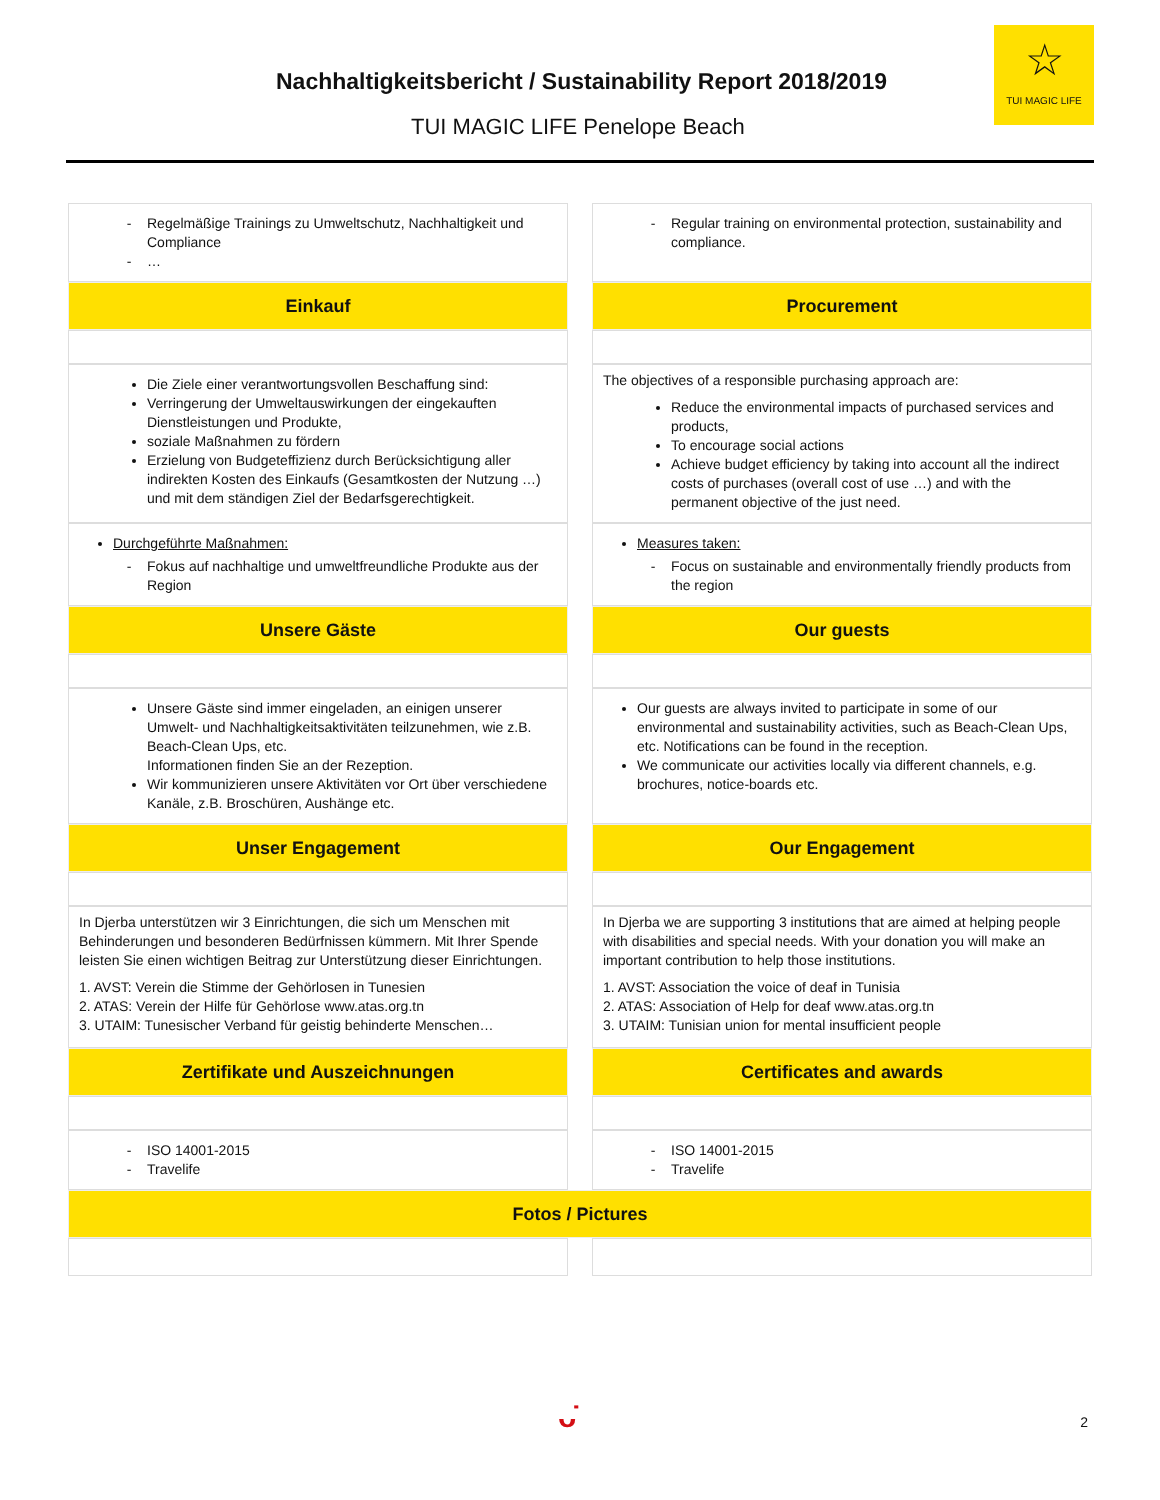Nachhaltigkeitsbericht / Sustainability Report 2018/2019
TUI MAGIC LIFE Penelope Beach
☆
TUI MAGIC LIFE
| Regelmäßige Trainings zu Umweltschutz, Nachhaltigkeit und Compliance … | Regular training on environmental protection, sustainability and compliance. |
| Einkauf | Procurement |
| Die Ziele einer verantwortungsvollen Beschaffung sind: Verringerung der Umweltauswirkungen der eingekauften Dienstleistungen und Produkte, soziale Maßnahmen zu fördern Erzielung von Budgeteffizienz durch Berücksichtigung aller indirekten Kosten des Einkaufs (Gesamtkosten der Nutzung …) und mit dem ständigen Ziel der Bedarfsgerechtigkeit. | The objectives of a responsible purchasing approach are: Reduce the environmental impacts of purchased services and products, To encourage social actions Achieve budget efficiency by taking into account all the indirect costs of purchases (overall cost of use …) and with the permanent objective of the just need. |
| Durchgeführte Maßnahmen: Fokus auf nachhaltige und umweltfreundliche Produkte aus der Region | Measures taken: Focus on sustainable and environmentally friendly products from the region |
| Unsere Gäste | Our guests |
| Unsere Gäste sind immer eingeladen, an einigen unserer Umwelt- und Nachhaltigkeitsaktivitäten teilzunehmen, wie z.B. Beach-Clean Ups, etc. Informationen finden Sie an der Rezeption. Wir kommunizieren unsere Aktivitäten vor Ort über verschiedene Kanäle, z.B. Broschüren, Aushänge etc. | Our guests are always invited to participate in some of our environmental and sustainability activities, such as Beach-Clean Ups, etc. Notifications can be found in the reception. We communicate our activities locally via different channels, e.g. brochures, notice-boards etc. |
| Unser Engagement | Our Engagement |
| In Djerba unterstützen wir 3 Einrichtungen, die sich um Menschen mit Behinderungen und besonderen Bedürfnissen kümmern. Mit Ihrer Spende leisten Sie einen wichtigen Beitrag zur Unterstützung dieser Einrichtungen. 1. AVST: Verein die Stimme der Gehörlosen in Tunesien 2. ATAS: Verein der Hilfe für Gehörlose www.atas.org.tn 3. UTAIM: Tunesischer Verband für geistig behinderte Menschen… | In Djerba we are supporting 3 institutions that are aimed at helping people with disabilities and special needs. With your donation you will make an important contribution to help those institutions. 1. AVST: Association the voice of deaf in Tunisia 2. ATAS: Association of Help for deaf www.atas.org.tn 3. UTAIM: Tunisian union for mental insufficient people |
| Zertifikate und Auszeichnungen | Certificates and awards |
| ISO 14001-2015 Travelife | ISO 14001-2015 Travelife |
| Fotos / Pictures | |
ᴗ̇ 2